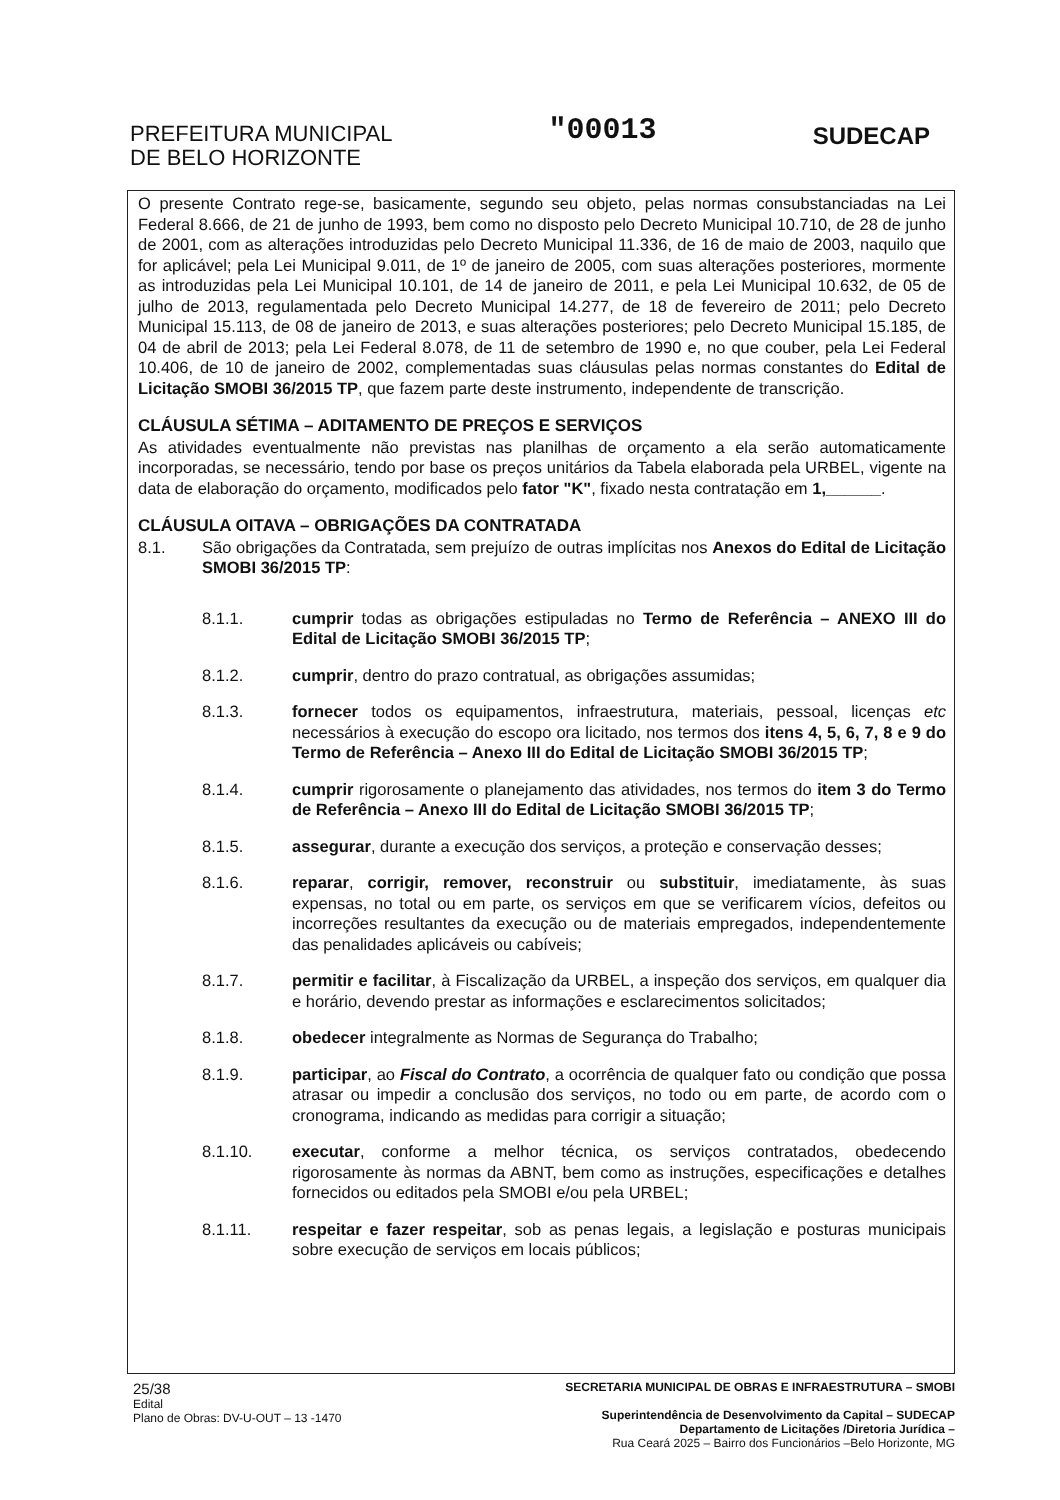PREFEITURA MUNICIPAL
DE BELO HORIZONTE
"00013
SUDECAP
O presente Contrato rege-se, basicamente, segundo seu objeto, pelas normas consubstanciadas na Lei Federal 8.666, de 21 de junho de 1993, bem como no disposto pelo Decreto Municipal 10.710, de 28 de junho de 2001, com as alterações introduzidas pelo Decreto Municipal 11.336, de 16 de maio de 2003, naquilo que for aplicável; pela Lei Municipal 9.011, de 1º de janeiro de 2005, com suas alterações posteriores, mormente as introduzidas pela Lei Municipal 10.101, de 14 de janeiro de 2011, e pela Lei Municipal 10.632, de 05 de julho de 2013, regulamentada pelo Decreto Municipal 14.277, de 18 de fevereiro de 2011; pelo Decreto Municipal 15.113, de 08 de janeiro de 2013, e suas alterações posteriores; pelo Decreto Municipal 15.185, de 04 de abril de 2013; pela Lei Federal 8.078, de 11 de setembro de 1990 e, no que couber, pela Lei Federal 10.406, de 10 de janeiro de 2002, complementadas suas cláusulas pelas normas constantes do Edital de Licitação SMOBI 36/2015 TP, que fazem parte deste instrumento, independente de transcrição.
CLÁUSULA SÉTIMA – ADITAMENTO DE PREÇOS E SERVIÇOS
As atividades eventualmente não previstas nas planilhas de orçamento a ela serão automaticamente incorporadas, se necessário, tendo por base os preços unitários da Tabela elaborada pela URBEL, vigente na data de elaboração do orçamento, modificados pelo fator "K", fixado nesta contratação em 1,______.
CLÁUSULA OITAVA – OBRIGAÇÕES DA CONTRATADA
8.1. São obrigações da Contratada, sem prejuízo de outras implícitas nos Anexos do Edital de Licitação SMOBI 36/2015 TP:
8.1.1. cumprir todas as obrigações estipuladas no Termo de Referência – ANEXO III do Edital de Licitação SMOBI 36/2015 TP;
8.1.2. cumprir, dentro do prazo contratual, as obrigações assumidas;
8.1.3. fornecer todos os equipamentos, infraestrutura, materiais, pessoal, licenças etc necessários à execução do escopo ora licitado, nos termos dos itens 4, 5, 6, 7, 8 e 9 do Termo de Referência – Anexo III do Edital de Licitação SMOBI 36/2015 TP;
8.1.4. cumprir rigorosamente o planejamento das atividades, nos termos do item 3 do Termo de Referência – Anexo III do Edital de Licitação SMOBI 36/2015 TP;
8.1.5. assegurar, durante a execução dos serviços, a proteção e conservação desses;
8.1.6. reparar, corrigir, remover, reconstruir ou substituir, imediatamente, às suas expensas, no total ou em parte, os serviços em que se verificarem vícios, defeitos ou incorreções resultantes da execução ou de materiais empregados, independentemente das penalidades aplicáveis ou cabíveis;
8.1.7. permitir e facilitar, à Fiscalização da URBEL, a inspeção dos serviços, em qualquer dia e horário, devendo prestar as informações e esclarecimentos solicitados;
8.1.8. obedecer integralmente as Normas de Segurança do Trabalho;
8.1.9. participar, ao Fiscal do Contrato, a ocorrência de qualquer fato ou condição que possa atrasar ou impedir a conclusão dos serviços, no todo ou em parte, de acordo com o cronograma, indicando as medidas para corrigir a situação;
8.1.10. executar, conforme a melhor técnica, os serviços contratados, obedecendo rigorosamente às normas da ABNT, bem como as instruções, especificações e detalhes fornecidos ou editados pela SMOBI e/ou pela URBEL;
8.1.11. respeitar e fazer respeitar, sob as penas legais, a legislação e posturas municipais sobre execução de serviços em locais públicos;
25/38
Edital
Plano de Obras: DV-U-OUT – 13 -1470
SECRETARIA MUNICIPAL DE OBRAS E INFRAESTRUTURA – SMOBI
Superintendência de Desenvolvimento da Capital – SUDECAP
Departamento de Licitações /Diretoria Jurídica –
Rua Ceará 2025 – Bairro dos Funcionários –Belo Horizonte, MG